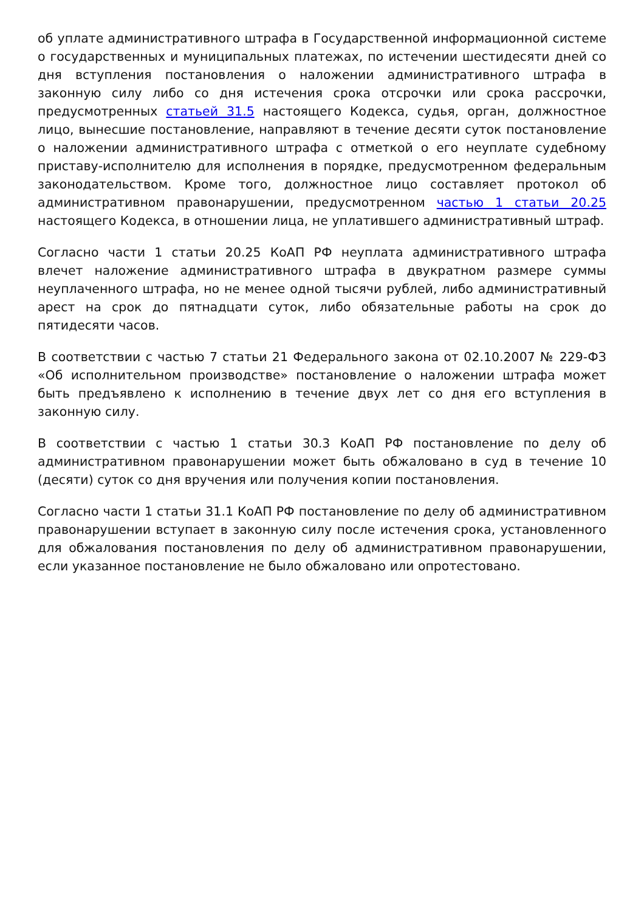об уплате административного штрафа в Государственной информационной системе о государственных и муниципальных платежах, по истечении шестидесяти дней со дня вступления постановления о наложении административного штрафа в законную силу либо со дня истечения срока отсрочки или срока рассрочки, предусмотренных статьей 31.5 настоящего Кодекса, судья, орган, должностное лицо, вынесшие постановление, направляют в течение десяти суток постановление о наложении административного штрафа с отметкой о его неуплате судебному приставу-исполнителю для исполнения в порядке, предусмотренном федеральным законодательством. Кроме того, должностное лицо составляет протокол об административном правонарушении, предусмотренном частью 1 статьи 20.25 настоящего Кодекса, в отношении лица, не уплатившего административный штраф.
Согласно части 1 статьи 20.25 КоАП РФ неуплата административного штрафа влечет наложение административного штрафа в двукратном размере суммы неуплаченного штрафа, но не менее одной тысячи рублей, либо административный арест на срок до пятнадцати суток, либо обязательные работы на срок до пятидесяти часов.
В соответствии с частью 7 статьи 21 Федерального закона от 02.10.2007 № 229-ФЗ «Об исполнительном производстве» постановление о наложении штрафа может быть предъявлено к исполнению в течение двух лет со дня его вступления в законную силу.
В соответствии с частью 1 статьи 30.3 КоАП РФ постановление по делу об административном правонарушении может быть обжаловано в суд в течение 10 (десяти) суток со дня вручения или получения копии постановления.
Согласно части 1 статьи 31.1 КоАП РФ постановление по делу об административном правонарушении вступает в законную силу после истечения срока, установленного для обжалования постановления по делу об административном правонарушении, если указанное постановление не было обжаловано или опротестовано.